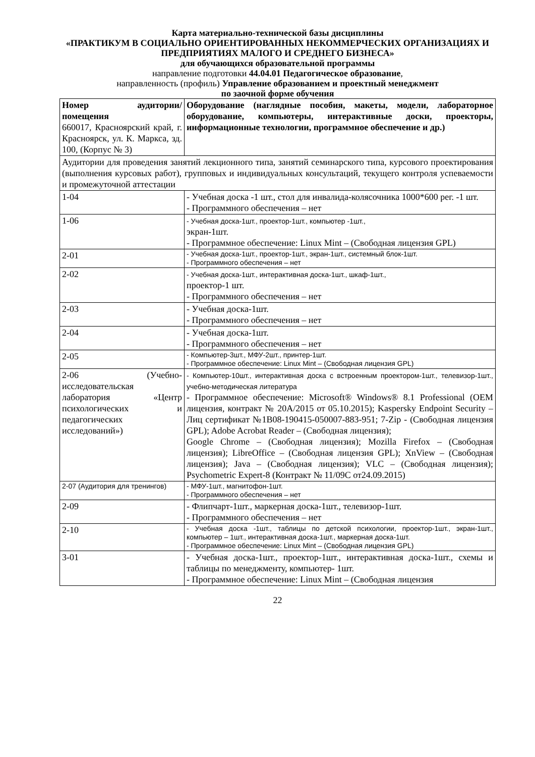Карта материально-технической базы дисциплины
«ПРАКТИКУМ В СОЦИАЛЬНО ОРИЕНТИРОВАННЫХ НЕКОММЕРЧЕСКИХ ОРГАНИЗАЦИЯХ И ПРЕДПРИЯТИЯХ МАЛОГО И СРЕДНЕГО БИЗНЕСА»
для обучающихся образовательной программы
направление подготовки 44.04.01 Педагогическое образование,
направленность (профиль) Управление образованием и проектный менеджмент
по заочной форме обучения
| Номер аудитории/помещения 660017, Красноярский край, г. Красноярск, ул. К. Маркса, зд. 100, (Корпус № 3) | Оборудование (наглядные пособия, макеты, модели, лабораторное оборудование, компьютеры, интерактивные доски, проекторы, информационные технологии, программное обеспечение и др.) |
| Аудитории для проведения занятий лекционного типа, занятий семинарского типа, курсового проектирования (выполнения курсовых работ), групповых и индивидуальных консультаций, текущего контроля успеваемости и промежуточной аттестации | |
| 1-04 | - Учебная доска -1 шт., стол для инвалида-колясочника 1000*600 рег. -1 шт. - Программного обеспечения – нет |
| 1-06 | - Учебная доска-1шт., проектор-1шт., компьютер -1шт., экран-1шт. - Программное обеспечение: Linux Mint – (Свободная лицензия GPL) |
| 2-01 | - Учебная доска-1шт., проектор-1шт., экран-1шт., системный блок-1шт. - Программного обеспечения – нет |
| 2-02 | - Учебная доска-1шт., интерактивная доска-1шт., шкаф-1шт., проектор-1 шт. - Программного обеспечения – нет |
| 2-03 | - Учебная доска-1шт. - Программного обеспечения – нет |
| 2-04 | - Учебная доска-1шт. - Программного обеспечения – нет |
| 2-05 | - Компьютер-3шт., МФУ-2шт., принтер-1шт. - Программное обеспечение: Linux Mint – (Свободная лицензия GPL) |
| 2-06 (Учебно-исследовательская лаборатория «Центр психологических и педагогических исследований») | - Компьютер-10шт., интерактивная доска с встроенным проектором-1шт., телевизор-1шт., учебно-методическая литература - Программное обеспечение: Microsoft® Windows® 8.1 Professional (OEM лицензия, контракт № 20А/2015 от 05.10.2015); Kaspersky Endpoint Security – Лиц сертификат №1B08-190415-050007-883-951; 7-Zip - (Свободная лицензия GPL); Adobe Acrobat Reader – (Свободная лицензия); Google Chrome – (Свободная лицензия); Mozilla Firefox – (Свободная лицензия); LibreOffice – (Свободная лицензия GPL); XnView – (Свободная лицензия); Java – (Свободная лицензия); VLC – (Свободная лицензия); Psychometric Expert-8 (Контракт № 11/09С от24.09.2015) |
| 2-07 (Аудитория для тренингов) | - МФУ-1шт., магнитофон-1шт. - Программного обеспечения – нет |
| 2-09 | - Флипчарт-1шт., маркерная доска-1шт., телевизор-1шт. - Программного обеспечения – нет |
| 2-10 | - Учебная доска -1шт., таблицы по детской психологии, проектор-1шт., экран-1шт., компьютер – 1шт., интерактивная доска-1шт., маркерная доска-1шт. - Программное обеспечение: Linux Mint – (Свободная лицензия GPL) |
| 3-01 | - Учебная доска-1шт., проектор-1шт., интерактивная доска-1шт., схемы и таблицы по менеджменту, компьютер- 1шт. - Программное обеспечение: Linux Mint – (Свободная лицензия |
22